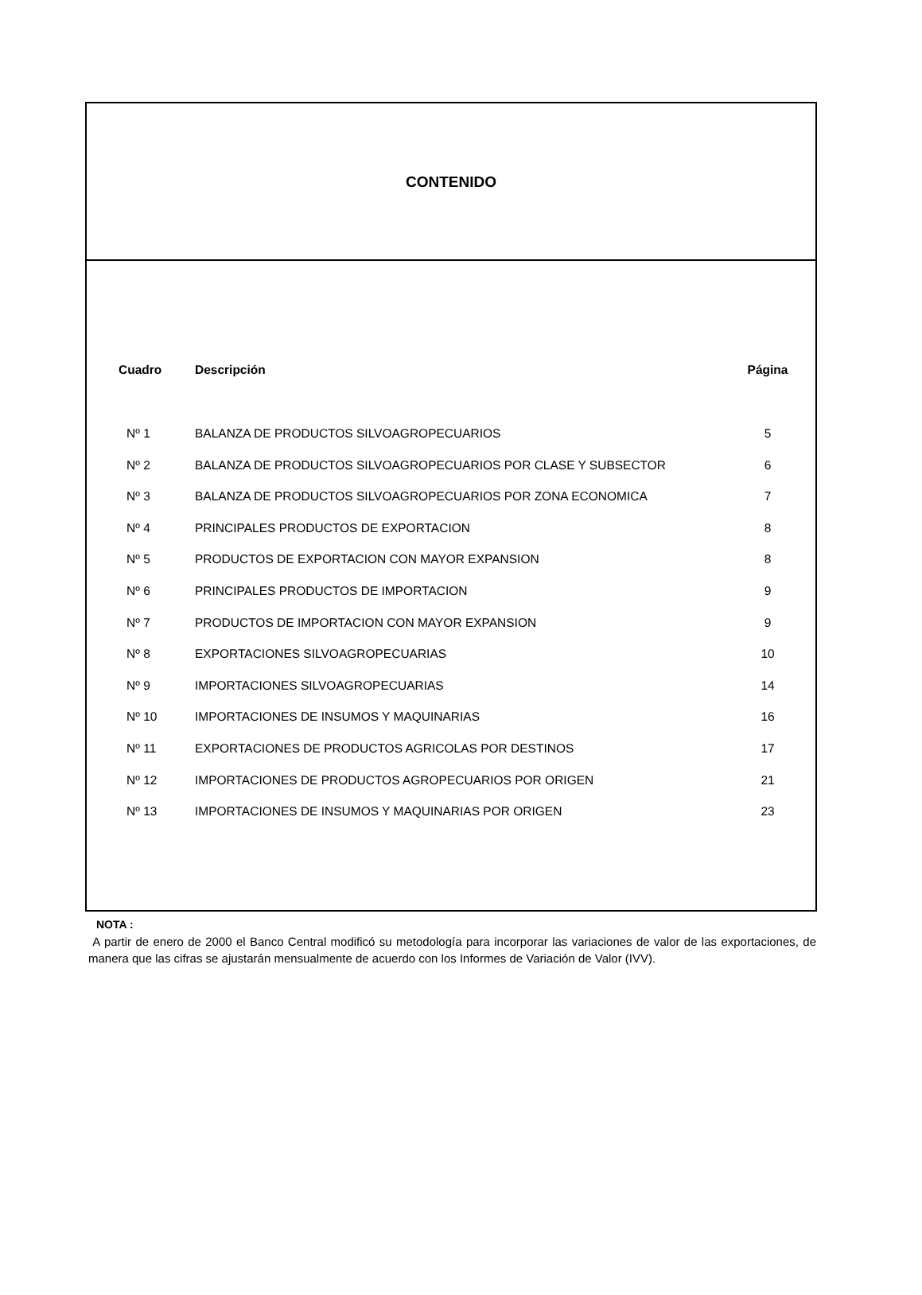CONTENIDO
| Cuadro | Descripción | Página |
| --- | --- | --- |
| Nº 1 | BALANZA DE PRODUCTOS SILVOAGROPECUARIOS | 5 |
| Nº 2 | BALANZA DE PRODUCTOS SILVOAGROPECUARIOS POR CLASE Y SUBSECTOR | 6 |
| Nº 3 | BALANZA DE PRODUCTOS SILVOAGROPECUARIOS POR ZONA ECONOMICA | 7 |
| Nº 4 | PRINCIPALES PRODUCTOS DE EXPORTACION | 8 |
| Nº 5 | PRODUCTOS DE EXPORTACION CON MAYOR EXPANSION | 8 |
| Nº 6 | PRINCIPALES PRODUCTOS DE IMPORTACION | 9 |
| Nº 7 | PRODUCTOS DE IMPORTACION CON MAYOR EXPANSION | 9 |
| Nº 8 | EXPORTACIONES SILVOAGROPECUARIAS | 10 |
| Nº 9 | IMPORTACIONES SILVOAGROPECUARIAS | 14 |
| Nº 10 | IMPORTACIONES DE INSUMOS Y MAQUINARIAS | 16 |
| Nº 11 | EXPORTACIONES DE PRODUCTOS AGRICOLAS POR DESTINOS | 17 |
| Nº 12 | IMPORTACIONES DE PRODUCTOS AGROPECUARIOS POR ORIGEN | 21 |
| Nº 13 | IMPORTACIONES DE INSUMOS Y MAQUINARIAS POR ORIGEN | 23 |
NOTA :
A partir de enero de 2000 el Banco Central modificó su metodología para incorporar las variaciones de valor de las exportaciones, de manera que las cifras se ajustarán mensualmente de acuerdo con los Informes de Variación de Valor (IVV).